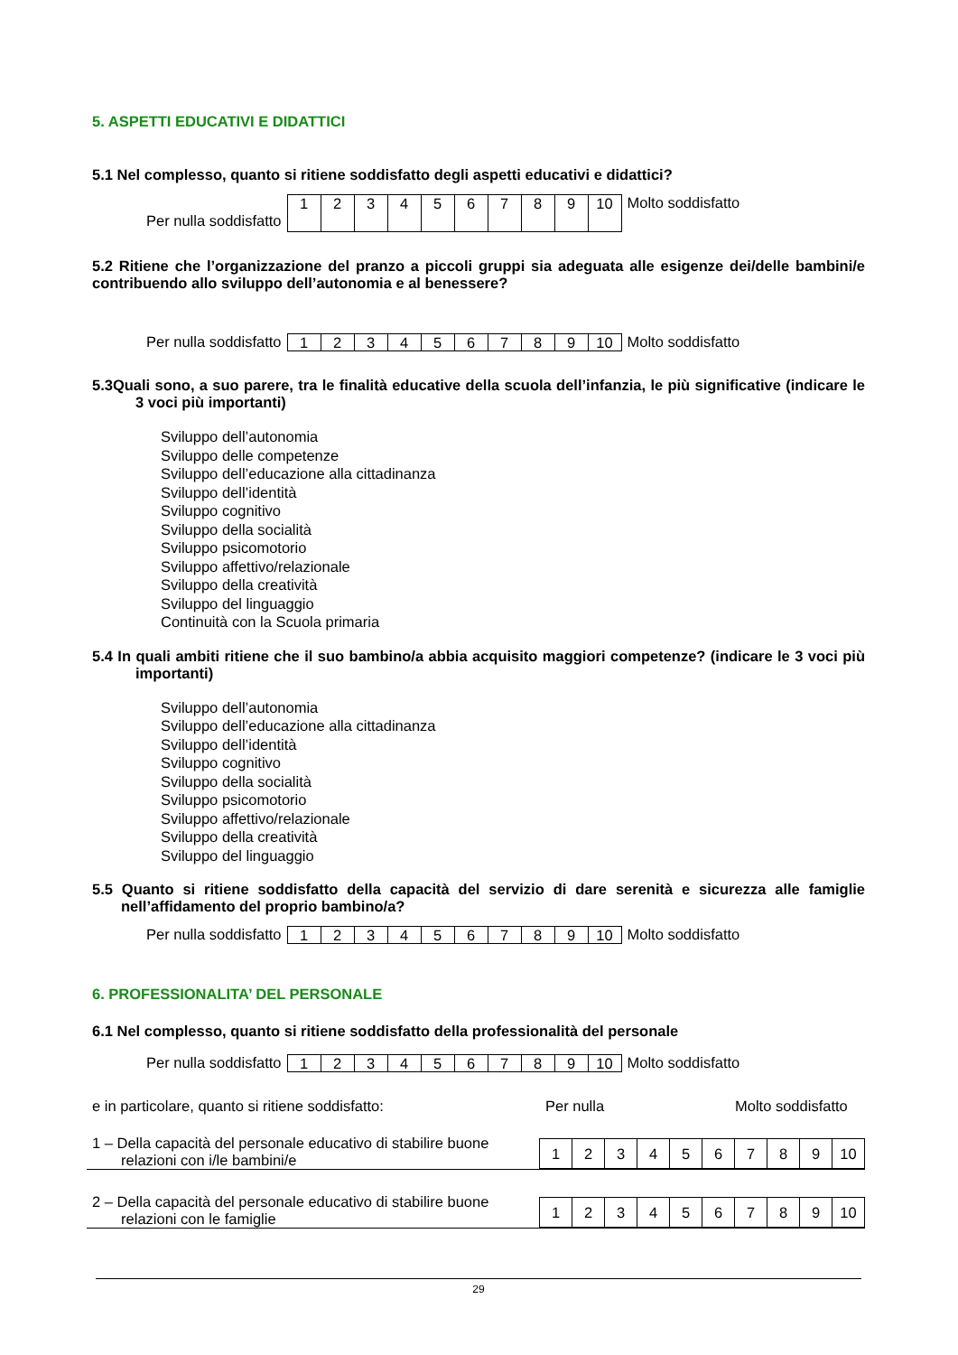5. ASPETTI EDUCATIVI E DIDATTICI
5.1 Nel complesso, quanto si ritiene soddisfatto degli aspetti educativi e didattici?
Per nulla soddisfatto
| 1 | 2 | 3 | 4 | 5 | 6 | 7 | 8 | 9 | 10 |
Molto soddisfatto
5.2 Ritiene che l’organizzazione del pranzo a piccoli gruppi sia adeguata alle esigenze dei/delle bambini/e contribuendo allo sviluppo dell’autonomia e al benessere?
Per nulla soddisfatto
| 1 | 2 | 3 | 4 | 5 | 6 | 7 | 8 | 9 | 10 |
Molto soddisfatto
5.3Quali sono, a suo parere, tra le finalità educative della scuola dell’infanzia, le più significative (indicare le 3 voci più importanti)
Sviluppo dell’autonomia
Sviluppo delle competenze
Sviluppo dell’educazione alla cittadinanza
Sviluppo dell’identità
Sviluppo cognitivo
Sviluppo della socialità
Sviluppo psicomotorio
Sviluppo affettivo/relazionale
Sviluppo della creatività
Sviluppo del linguaggio
Continuità con la Scuola primaria
5.4 In quali ambiti ritiene che il suo bambino/a abbia acquisito maggiori competenze? (indicare le 3 voci più importanti)
Sviluppo dell’autonomia
Sviluppo dell’educazione alla cittadinanza
Sviluppo dell’identità
Sviluppo cognitivo
Sviluppo della socialità
Sviluppo psicomotorio
Sviluppo affettivo/relazionale
Sviluppo della creatività
Sviluppo del linguaggio
5.5 Quanto si ritiene soddisfatto della capacità del servizio di dare serenità e sicurezza alle famiglie nell’affidamento del proprio bambino/a?
Per nulla soddisfatto
| 1 | 2 | 3 | 4 | 5 | 6 | 7 | 8 | 9 | 10 |
Molto soddisfatto
6. PROFESSIONALITA’ DEL PERSONALE
6.1 Nel complesso, quanto si ritiene soddisfatto della professionalità del personale
Per nulla soddisfatto
| 1 | 2 | 3 | 4 | 5 | 6 | 7 | 8 | 9 | 10 |
Molto soddisfatto
e in particolare, quanto si ritiene soddisfatto: Per nulla Molto soddisfatto
1 – Della capacità del personale educativo di stabilire buone
relazioni con i/le bambini/e
| 1 | 2 | 3 | 4 | 5 | 6 | 7 | 8 | 9 | 10 |
2 – Della capacità del personale educativo di stabilire buone
relazioni con le famiglie
| 1 | 2 | 3 | 4 | 5 | 6 | 7 | 8 | 9 | 10 |
29